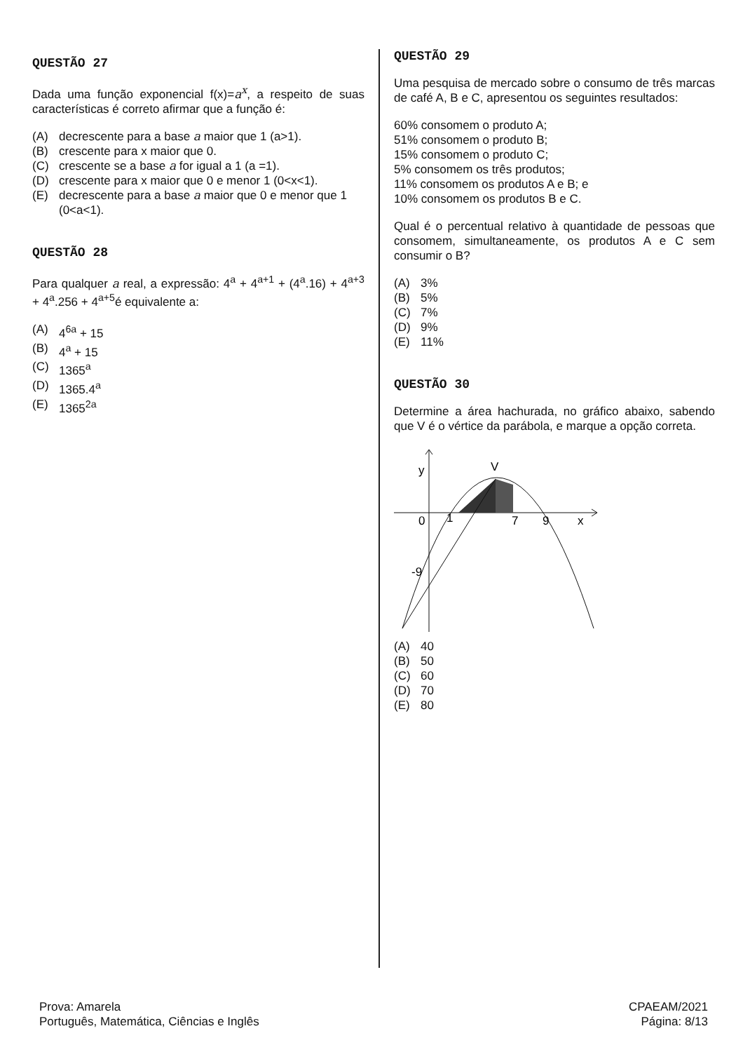QUESTÃO 27
Dada uma função exponencial f(x)=a<sup>x</sup>, a respeito de suas características é correto afirmar que a função é:
(A) decrescente para a base a maior que 1 (a>1).
(B) crescente para x maior que 0.
(C) crescente se a base a for igual a 1 (a =1).
(D) crescente para x maior que 0 e menor 1 (0<x<1).
(E) decrescente para a base a maior que 0 e menor que 1 (0<a<1).
QUESTÃO 28
Para qualquer a real, a expressão: 4<sup>a</sup> + 4<sup>a+1</sup> + (4<sup>a</sup>.16) + 4<sup>a+3</sup> + 4<sup>a</sup>.256 + 4<sup>a+5</sup>é equivalente a:
(A) 4<sup>6a</sup> + 15
(B) 4<sup>a</sup> + 15
(C) 1365<sup>a</sup>
(D) 1365.4<sup>a</sup>
(E) 1365<sup>2a</sup>
QUESTÃO 29
Uma pesquisa de mercado sobre o consumo de três marcas de café A, B e C, apresentou os seguintes resultados:
60% consomem o produto A;
51% consomem o produto B;
15% consomem o produto C;
5% consomem os três produtos;
11% consomem os produtos A e B; e
10% consomem os produtos B e C.
Qual é o percentual relativo à quantidade de pessoas que consomem, simultaneamente, os produtos A e C sem consumir o B?
(A) 3%
(B) 5%
(C) 7%
(D) 9%
(E) 11%
QUESTÃO 30
Determine a área hachurada, no gráfico abaixo, sabendo que V é o vértice da parábola, e marque a opção correta.
y
V
0
1
7
9
x
-9
(A) 40
(B) 50
(C) 60
(D) 70
(E) 80
Prova: Amarela
Português, Matemática, Ciências e Inglês
CPAEAM/2021
Página: 8/13